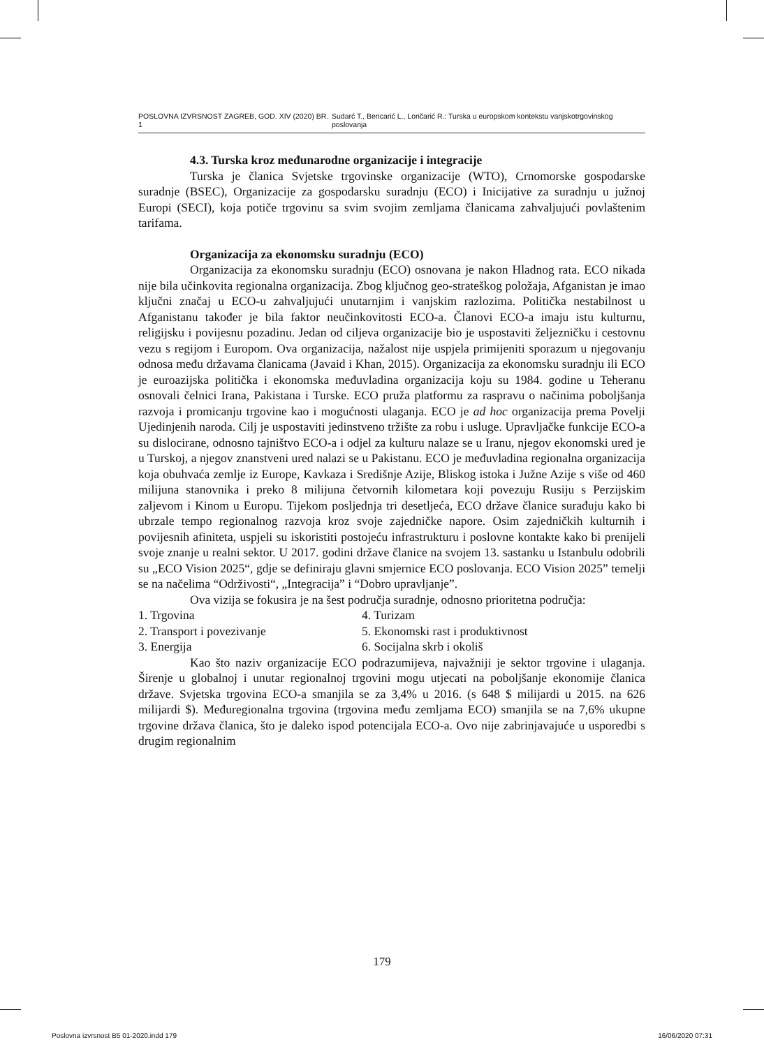POSLOVNA IZVRSNOST ZAGREB, GOD. XIV (2020) BR. 1 Sudarć T., Bencarić L., Lončarić R.: Turska u europskom kontekstu vanjskotrgovinskog poslovanja
4.3. Turska kroz međunarodne organizacije i integracije
Turska je članica Svjetske trgovinske organizacije (WTO), Crnomorske gospodarske suradnje (BSEC), Organizacije za gospodarsku suradnju (ECO) i Inicijative za suradnju u južnoj Europi (SECI), koja potiče trgovinu sa svim svojim zemljama članicama zahvaljujući povlaštenim tarifama.
Organizacija za ekonomsku suradnju (ECO)
Organizacija za ekonomsku suradnju (ECO) osnovana je nakon Hladnog rata. ECO nikada nije bila učinkovita regionalna organizacija. Zbog ključnog geo-strateškog položaja, Afganistan je imao ključni značaj u ECO-u zahvaljujući unutarnjim i vanjskim razlozima. Politička nestabilnost u Afganistanu također je bila faktor neučinkovitosti ECO-a. Članovi ECO-a imaju istu kulturnu, religijsku i povijesnu pozadinu. Jedan od ciljeva organizacije bio je uspostaviti željezničku i cestovnu vezu s regijom i Europom. Ova organizacija, nažalost nije uspjela primijeniti sporazum u njegovanju odnosa među državama članicama (Javaid i Khan, 2015). Organizacija za ekonomsku suradnju ili ECO je euroazijska politička i ekonomska međuvladina organizacija koju su 1984. godine u Teheranu osnovali čelnici Irana, Pakistana i Turske. ECO pruža platformu za raspravu o načinima poboljšanja razvoja i promicanju trgovine kao i mogućnosti ulaganja. ECO je ad hoc organizacija prema Povelji Ujedinjenih naroda. Cilj je uspostaviti jedinstveno tržište za robu i usluge. Upravljačke funkcije ECO-a su dislocirane, odnosno tajništvo ECO-a i odjel za kulturu nalaze se u Iranu, njegov ekonomski ured je u Turskoj, a njegov znanstveni ured nalazi se u Pakistanu. ECO je međuvladina regionalna organizacija koja obuhvaća zemlje iz Europe, Kavkaza i Središnje Azije, Bliskog istoka i Južne Azije s više od 460 milijuna stanovnika i preko 8 milijuna četvornih kilometara koji povezuju Rusiju s Perzijskim zaljevom i Kinom u Europu. Tijekom posljednja tri desetljeća, ECO države članice surađuju kako bi ubrzale tempo regionalnog razvoja kroz svoje zajedničke napore. Osim zajedničkih kulturnih i povijesnih afiniteta, uspjeli su iskoristiti postojeću infrastrukturu i poslovne kontakte kako bi prenijeli svoje znanje u realni sektor. U 2017. godini države članice na svojem 13. sastanku u Istanbulu odobrili su „ECO Vision 2025“, gdje se definiraju glavni smjernice ECO poslovanja. ECO Vision 2025” temelji se na načelima “Održivosti“, „Integracija” i “Dobro upravljanje”.
Ova vizija se fokusira je na šest područja suradnje, odnosno prioritetna područja:
1. Trgovina
4. Turizam
2. Transport i povezivanje
5. Ekonomski rast i produktivnost
3. Energija
6. Socijalna skrb i okoliš
Kao što naziv organizacije ECO podrazumijeva, najvažniji je sektor trgovine i ulaganja. Širenje u globalnoj i unutar regionalnoj trgovini mogu utjecati na poboljšanje ekonomije članica države. Svjetska trgovina ECO-a smanjila se za 3,4% u 2016. (s 648 $ milijardi u 2015. na 626 milijardi $). Međuregionalna trgovina (trgovina među zemljama ECO) smanjila se na 7,6% ukupne trgovine država članica, što je daleko ispod potencijala ECO-a. Ovo nije zabrinjavajuće u usporedbi s drugim regionalnim
179
Poslovna izvrsnost B5 01-2020.indd 179 16/06/2020 07:31